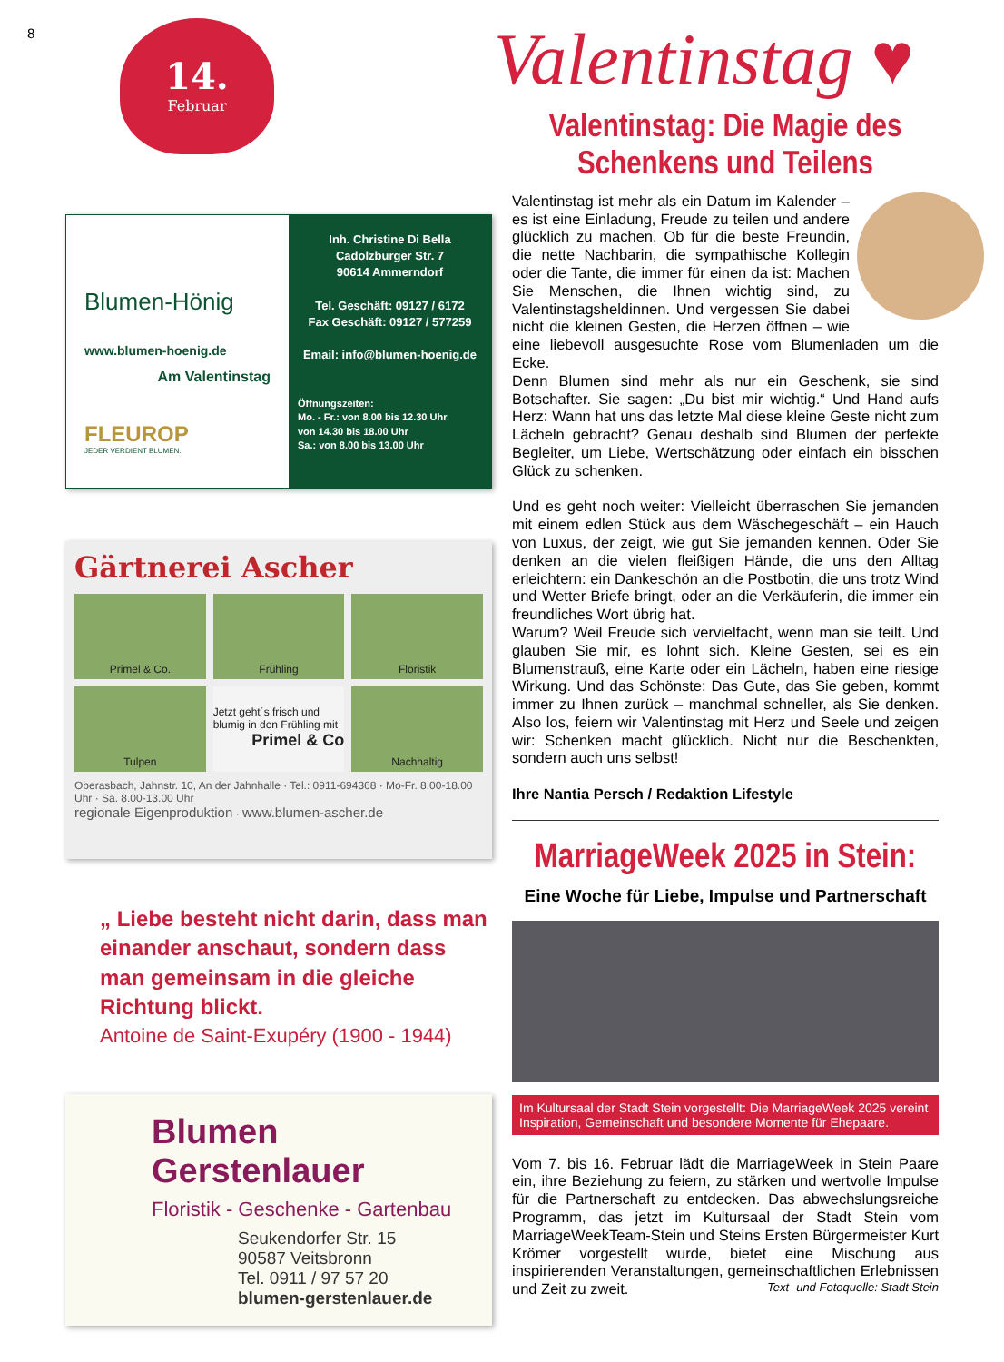8
14.
Februar
Blumen-Hönig
www.blumen-hoenig.de
Am Valentinstag
FLEUROP
JEDER VERDIENT BLUMEN.
Inh. Christine Di Bella
Cadolzburger Str. 7
90614 Ammerndorf
Tel. Geschäft: 09127 / 6172
Fax Geschäft: 09127 / 577259
Email: info@blumen-hoenig.de
Öffnungszeiten:
Mo. - Fr.: von 8.00 bis 12.30 Uhr
von 14.30 bis 18.00 Uhr
Sa.: von 8.00 bis 13.00 Uhr
Gärtnerei Ascher
Primel & Co.
Frühling
Floristik
Tulpen
Jetzt geht´s frisch und blumig in den Frühling mit
Primel & Co
Nachhaltig
Oberasbach, Jahnstr. 10, An der Jahnhalle · Tel.: 0911-694368 · Mo-Fr. 8.00-18.00 Uhr · Sa. 8.00-13.00 Uhr
regionale Eigenproduktion · www.blumen-ascher.de
„ Liebe besteht nicht darin, dass man einander anschaut, sondern dass man gemeinsam in die gleiche Richtung blickt.
Antoine de Saint-Exupéry (1900 - 1944)
Blumen Gerstenlauer
Floristik - Geschenke - Gartenbau
Seukendorfer Str. 15
90587 Veitsbronn
Tel. 0911 / 97 57 20
blumen-gerstenlauer.de
Valentinstag ♥
Valentinstag: Die Magie des Schenkens und Teilens
Valentinstag ist mehr als ein Datum im Kalender – es ist eine Einladung, Freude zu teilen und andere glücklich zu machen. Ob für die beste Freundin, die nette Nachbarin, die sympathische Kollegin oder die Tante, die immer für einen da ist: Machen Sie Menschen, die Ihnen wichtig sind, zu Valentinstagsheldinnen. Und vergessen Sie dabei nicht die kleinen Gesten, die Herzen öffnen – wie eine liebevoll ausgesuchte Rose vom Blumenladen um die Ecke.
Denn Blumen sind mehr als nur ein Geschenk, sie sind Botschafter. Sie sagen: „Du bist mir wichtig.“ Und Hand aufs Herz: Wann hat uns das letzte Mal diese kleine Geste nicht zum Lächeln gebracht? Genau deshalb sind Blumen der perfekte Begleiter, um Liebe, Wertschätzung oder einfach ein bisschen Glück zu schenken.
Und es geht noch weiter: Vielleicht überraschen Sie jemanden mit einem edlen Stück aus dem Wäschegeschäft – ein Hauch von Luxus, der zeigt, wie gut Sie jemanden kennen. Oder Sie denken an die vielen fleißigen Hände, die uns den Alltag erleichtern: ein Dankeschön an die Postbotin, die uns trotz Wind und Wetter Briefe bringt, oder an die Verkäuferin, die immer ein freundliches Wort übrig hat.
Warum? Weil Freude sich vervielfacht, wenn man sie teilt. Und glauben Sie mir, es lohnt sich. Kleine Gesten, sei es ein Blumenstrauß, eine Karte oder ein Lächeln, haben eine riesige Wirkung. Und das Schönste: Das Gute, das Sie geben, kommt immer zu Ihnen zurück – manchmal schneller, als Sie denken. Also los, feiern wir Valentinstag mit Herz und Seele und zeigen wir: Schenken macht glücklich. Nicht nur die Beschenkten, sondern auch uns selbst!
Ihre Nantia Persch / Redaktion Lifestyle
MarriageWeek 2025 in Stein:
Eine Woche für Liebe, Impulse und Partnerschaft
Im Kultursaal der Stadt Stein vorgestellt: Die MarriageWeek 2025 vereint Inspiration, Gemeinschaft und besondere Momente für Ehepaare.
Vom 7. bis 16. Februar lädt die MarriageWeek in Stein Paare ein, ihre Beziehung zu feiern, zu stärken und wertvolle Impulse für die Partnerschaft zu entdecken. Das abwechslungsreiche Programm, das jetzt im Kultursaal der Stadt Stein vom MarriageWeekTeam-Stein und Steins Ersten Bürgermeister Kurt Krömer vorgestellt wurde, bietet eine Mischung aus inspirierenden Veranstaltungen, gemeinschaftlichen Erlebnissen und Zeit zu zweit. Text- und Fotoquelle: Stadt Stein